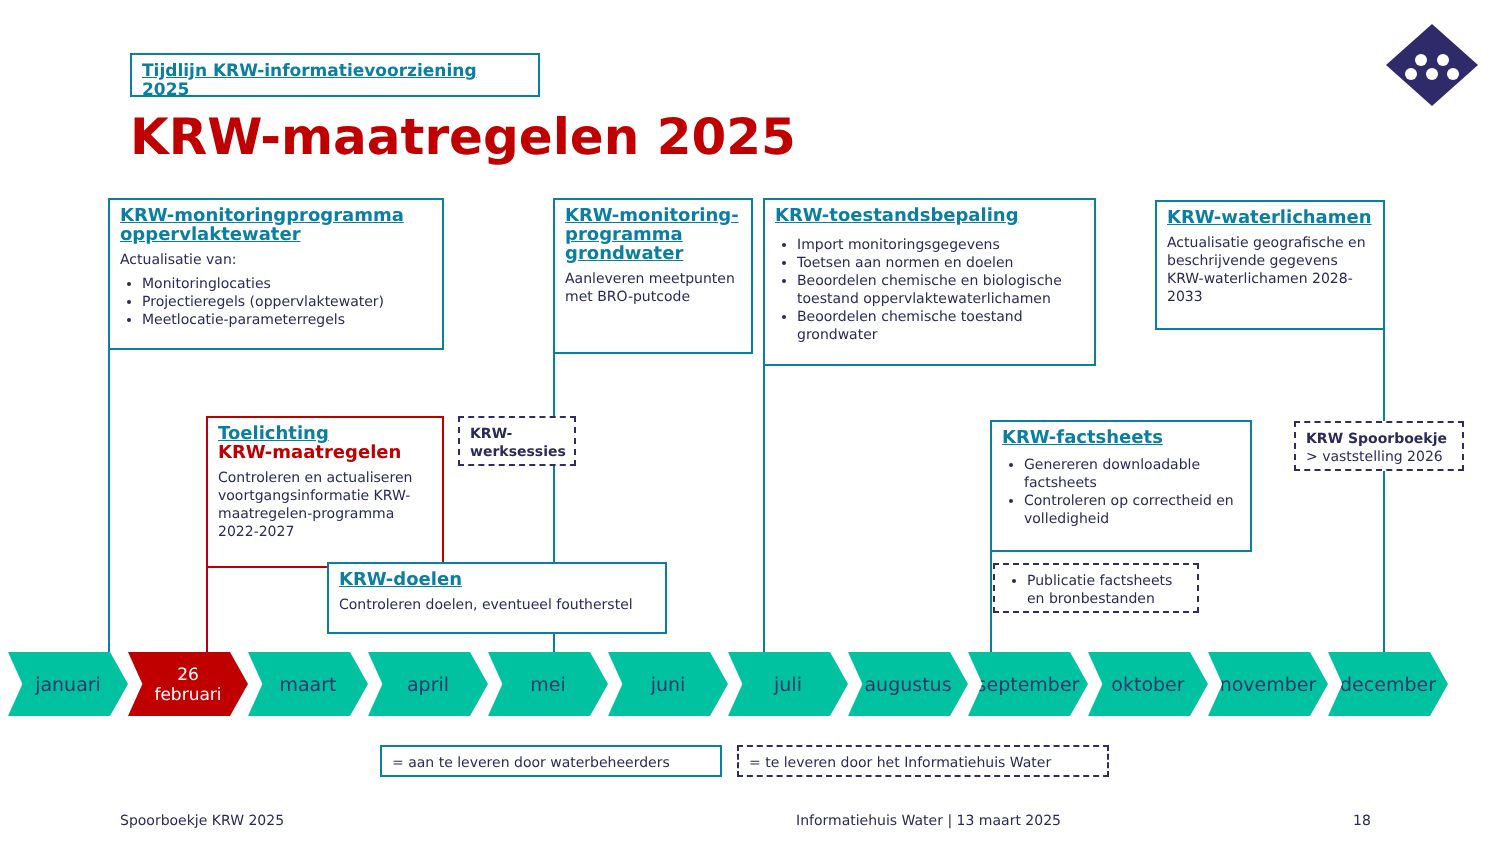Tijdlijn KRW-informatievoorziening 2025
KRW-maatregelen 2025
KRW-monitoringprogramma oppervlaktewater
Actualisatie van:
Monitoringlocaties
Projectieregels (oppervlaktewater)
Meetlocatie-parameterregels
KRW-monitoring-programma grondwater
Aanleveren meetpunten met BRO-putcode
KRW-toestandsbepaling
Import monitoringsgegevens
Toetsen aan normen en doelen
Beoordelen chemische en biologische toestand oppervlaktewaterlichamen
Beoordelen chemische toestand grondwater
KRW-waterlichamen
Actualisatie geografische en beschrijvende gegevens KRW-waterlichamen 2028-2033
Toelichting
KRW-maatregelen
Controleren en actualiseren voortgangsinformatie KRW-maatregelen-programma 2022-2027
KRW-werksessies
KRW-doelen
Controleren doelen, eventueel foutherstel
KRW-factsheets
Genereren downloadable factsheets
Controleren op correctheid en volledigheid
Publicatie factsheets en bronbestanden
KRW Spoorboekje
> vaststelling 2026
januari 26
februari
maart april mei juni juli augustus september oktober november december
= aan te leveren door waterbeheerders = te leveren door het Informatiehuis Water
Spoorboekje KRW 2025
Informatiehuis Water | 13 maart 2025
18